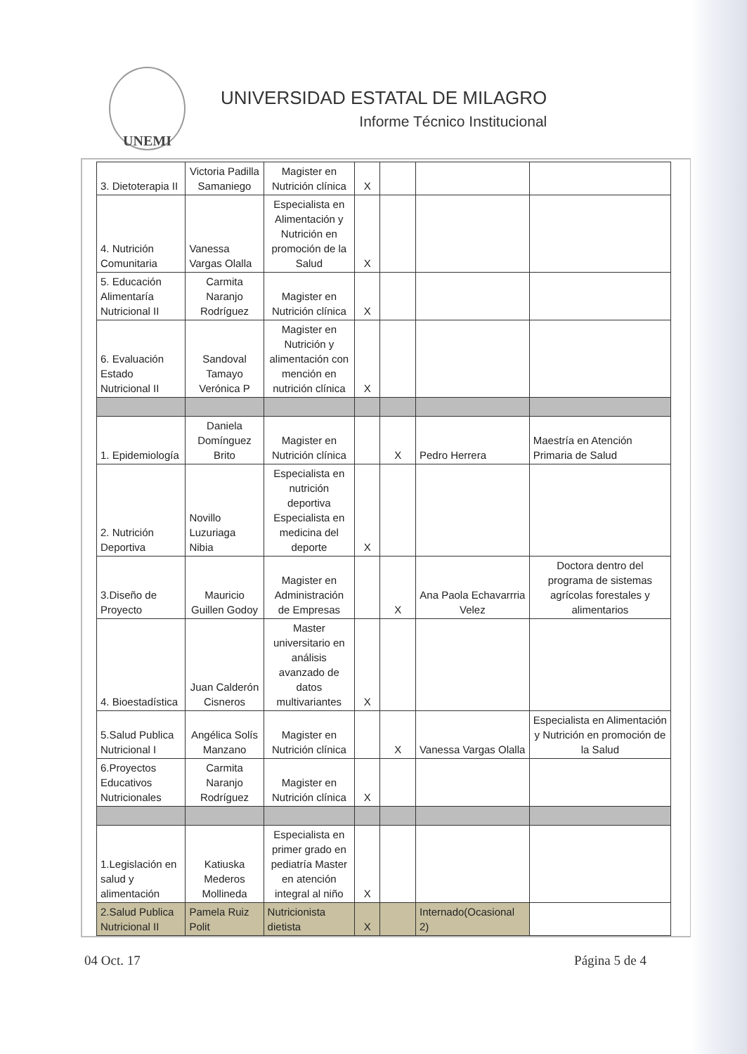UNEMI
UNIVERSIDAD ESTATAL DE MILAGRO
Informe Técnico Institucional
| 3. Dietoterapia II | Victoria Padilla Samaniego | Magister en Nutrición clínica | X | | | |
| 4. Nutrición Comunitaria | Vanessa Vargas Olalla | Especialista en Alimentación y Nutrición en promoción de la Salud | X | | | |
| 5. Educación Alimentaría Nutricional II | Carmita Naranjo Rodríguez | Magister en Nutrición clínica | X | | | |
| 6. Evaluación Estado Nutricional II | Sandoval Tamayo Verónica P | Magister en Nutrición y alimentación con mención en nutrición clínica | X | | | |
| 1. Epidemiología | Daniela Domínguez Brito | Magister en Nutrición clínica | | X | Pedro Herrera | Maestría en Atención Primaria de Salud |
| 2. Nutrición Deportiva | Novillo Luzuriaga Nibia | Especialista en nutrición deportiva Especialista en medicina del deporte | X | | | |
| 3.Diseño de Proyecto | Mauricio Guillen Godoy | Magister en Administración de Empresas | | X | Ana Paola Echavarrria Velez | Doctora dentro del programa de sistemas agrícolas forestales y alimentarios |
| 4. Bioestadística | Juan Calderón Cisneros | Master universitario en análisis avanzado de datos multivariantes | X | | | |
| 5.Salud Publica Nutricional I | Angélica Solís Manzano | Magister en Nutrición clínica | | X | Vanessa Vargas Olalla | Especialista en Alimentación y Nutrición en promoción de la Salud |
| 6.Proyectos Educativos Nutricionales | Carmita Naranjo Rodríguez | Magister en Nutrición clínica | X | | | |
| 1.Legislación en salud y alimentación | Katiuska Mederos Mollineda | Especialista en primer grado en pediatría Master en atención integral al niño | X | | | |
| 2.Salud Publica Nutricional II | Pamela Ruiz Polit | Nutricionista dietista | X | | Internado(Ocasional 2) | |
04 Oct. 17 Página 5 de 4